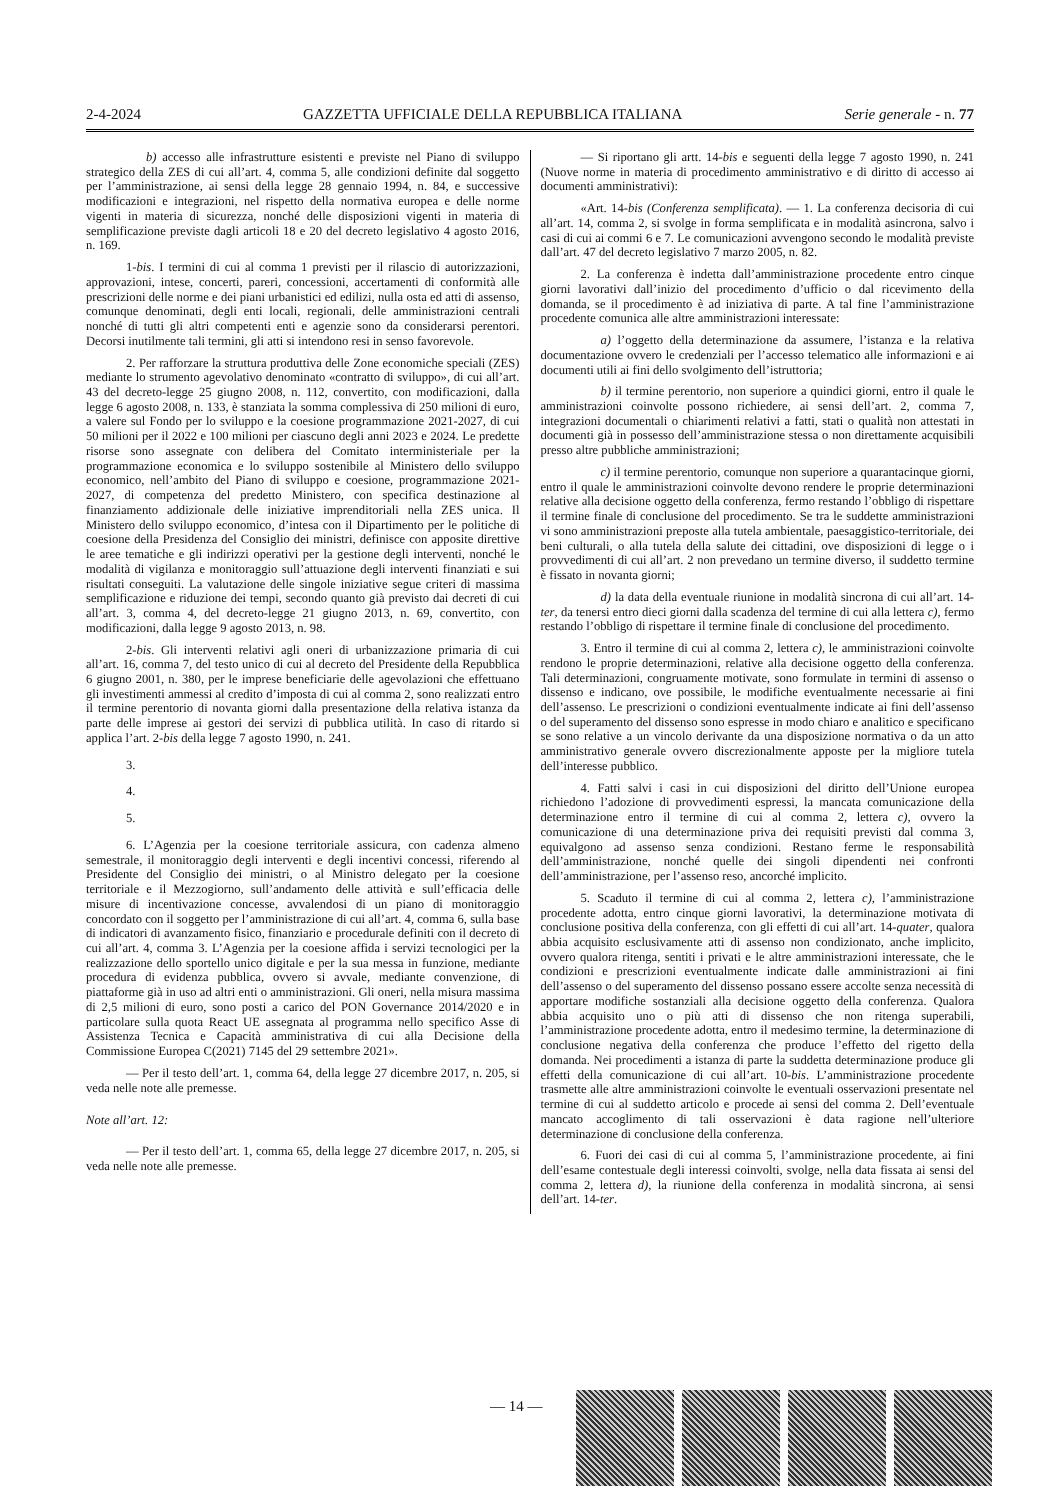2-4-2024 GAZZETTA UFFICIALE DELLA REPUBBLICA ITALIANA Serie generale - n. 77
b) accesso alle infrastrutture esistenti e previste nel Piano di sviluppo strategico della ZES di cui all’art. 4, comma 5, alle condizioni definite dal soggetto per l’amministrazione, ai sensi della legge 28 gennaio 1994, n. 84, e successive modificazioni e integrazioni, nel rispetto della normativa europea e delle norme vigenti in materia di sicurezza, nonché delle disposizioni vigenti in materia di semplificazione previste dagli articoli 18 e 20 del decreto legislativo 4 agosto 2016, n. 169.
1-bis. I termini di cui al comma 1 previsti per il rilascio di autorizzazioni, approvazioni, intese, concerti, pareri, concessioni, accertamenti di conformità alle prescrizioni delle norme e dei piani urbanistici ed edilizi, nulla osta ed atti di assenso, comunque denominati, degli enti locali, regionali, delle amministrazioni centrali nonché di tutti gli altri competenti enti e agenzie sono da considerarsi perentori. Decorsi inutilmente tali termini, gli atti si intendono resi in senso favorevole.
2. Per rafforzare la struttura produttiva delle Zone economiche speciali (ZES) mediante lo strumento agevolativo denominato «contratto di sviluppo», di cui all’art. 43 del decreto-legge 25 giugno 2008, n. 112, convertito, con modificazioni, dalla legge 6 agosto 2008, n. 133, è stanziata la somma complessiva di 250 milioni di euro, a valere sul Fondo per lo sviluppo e la coesione programmazione 2021-2027, di cui 50 milioni per il 2022 e 100 milioni per ciascuno degli anni 2023 e 2024. Le predette risorse sono assegnate con delibera del Comitato interministeriale per la programmazione economica e lo sviluppo sostenibile al Ministero dello sviluppo economico, nell’ambito del Piano di sviluppo e coesione, programmazione 2021-2027, di competenza del predetto Ministero, con specifica destinazione al finanziamento addizionale delle iniziative imprenditoriali nella ZES unica. Il Ministero dello sviluppo economico, d’intesa con il Dipartimento per le politiche di coesione della Presidenza del Consiglio dei ministri, definisce con apposite direttive le aree tematiche e gli indirizzi operativi per la gestione degli interventi, nonché le modalità di vigilanza e monitoraggio sull’attuazione degli interventi finanziati e sui risultati conseguiti. La valutazione delle singole iniziative segue criteri di massima semplificazione e riduzione dei tempi, secondo quanto già previsto dai decreti di cui all’art. 3, comma 4, del decreto-legge 21 giugno 2013, n. 69, convertito, con modificazioni, dalla legge 9 agosto 2013, n. 98.
2-bis. Gli interventi relativi agli oneri di urbanizzazione primaria di cui all’art. 16, comma 7, del testo unico di cui al decreto del Presidente della Repubblica 6 giugno 2001, n. 380, per le imprese beneficiarie delle agevolazioni che effettuano gli investimenti ammessi al credito d’imposta di cui al comma 2, sono realizzati entro il termine perentorio di novanta giorni dalla presentazione della relativa istanza da parte delle imprese ai gestori dei servizi di pubblica utilità. In caso di ritardo si applica l’art. 2-bis della legge 7 agosto 1990, n. 241.
3.
4.
5.
6. L’Agenzia per la coesione territoriale assicura, con cadenza almeno semestrale, il monitoraggio degli interventi e degli incentivi concessi, riferendo al Presidente del Consiglio dei ministri, o al Ministro delegato per la coesione territoriale e il Mezzogiorno, sull’andamento delle attività e sull’efficacia delle misure di incentivazione concesse, avvalendosi di un piano di monitoraggio concordato con il soggetto per l’amministrazione di cui all’art. 4, comma 6, sulla base di indicatori di avanzamento fisico, finanziario e procedurale definiti con il decreto di cui all’art. 4, comma 3. L’Agenzia per la coesione affida i servizi tecnologici per la realizzazione dello sportello unico digitale e per la sua messa in funzione, mediante procedura di evidenza pubblica, ovvero si avvale, mediante convenzione, di piattaforme già in uso ad altri enti o amministrazioni. Gli oneri, nella misura massima di 2,5 milioni di euro, sono posti a carico del PON Governance 2014/2020 e in particolare sulla quota React UE assegnata al programma nello specifico Asse di Assistenza Tecnica e Capacità amministrativa di cui alla Decisione della Commissione Europea C(2021) 7145 del 29 settembre 2021».
— Per il testo dell’art. 1, comma 64, della legge 27 dicembre 2017, n. 205, si veda nelle note alle premesse.
Note all’art. 12:
— Per il testo dell’art. 1, comma 65, della legge 27 dicembre 2017, n. 205, si veda nelle note alle premesse.
— Si riportano gli artt. 14-bis e seguenti della legge 7 agosto 1990, n. 241 (Nuove norme in materia di procedimento amministrativo e di diritto di accesso ai documenti amministrativi):
«Art. 14-bis (Conferenza semplificata). — 1. La conferenza decisoria di cui all’art. 14, comma 2, si svolge in forma semplificata e in modalità asincrona, salvo i casi di cui ai commi 6 e 7. Le comunicazioni avvengono secondo le modalità previste dall’art. 47 del decreto legislativo 7 marzo 2005, n. 82.
2. La conferenza è indetta dall’amministrazione procedente entro cinque giorni lavorativi dall’inizio del procedimento d’ufficio o dal ricevimento della domanda, se il procedimento è ad iniziativa di parte. A tal fine l’amministrazione procedente comunica alle altre amministrazioni interessate:
a) l’oggetto della determinazione da assumere, l’istanza e la relativa documentazione ovvero le credenziali per l’accesso telematico alle informazioni e ai documenti utili ai fini dello svolgimento dell’istruttoria;
b) il termine perentorio, non superiore a quindici giorni, entro il quale le amministrazioni coinvolte possono richiedere, ai sensi dell’art. 2, comma 7, integrazioni documentali o chiarimenti relativi a fatti, stati o qualità non attestati in documenti già in possesso dell’amministrazione stessa o non direttamente acquisibili presso altre pubbliche amministrazioni;
c) il termine perentorio, comunque non superiore a quarantacinque giorni, entro il quale le amministrazioni coinvolte devono rendere le proprie determinazioni relative alla decisione oggetto della conferenza, fermo restando l’obbligo di rispettare il termine finale di conclusione del procedimento. Se tra le suddette amministrazioni vi sono amministrazioni preposte alla tutela ambientale, paesaggistico-territoriale, dei beni culturali, o alla tutela della salute dei cittadini, ove disposizioni di legge o i provvedimenti di cui all’art. 2 non prevedano un termine diverso, il suddetto termine è fissato in novanta giorni;
d) la data della eventuale riunione in modalità sincrona di cui all’art. 14-ter, da tenersi entro dieci giorni dalla scadenza del termine di cui alla lettera c), fermo restando l’obbligo di rispettare il termine finale di conclusione del procedimento.
3. Entro il termine di cui al comma 2, lettera c), le amministrazioni coinvolte rendono le proprie determinazioni, relative alla decisione oggetto della conferenza. Tali determinazioni, congruamente motivate, sono formulate in termini di assenso o dissenso e indicano, ove possibile, le modifiche eventualmente necessarie ai fini dell’assenso. Le prescrizioni o condizioni eventualmente indicate ai fini dell’assenso o del superamento del dissenso sono espresse in modo chiaro e analitico e specificano se sono relative a un vincolo derivante da una disposizione normativa o da un atto amministrativo generale ovvero discrezionalmente apposte per la migliore tutela dell’interesse pubblico.
4. Fatti salvi i casi in cui disposizioni del diritto dell’Unione europea richiedono l’adozione di provvedimenti espressi, la mancata comunicazione della determinazione entro il termine di cui al comma 2, lettera c), ovvero la comunicazione di una determinazione priva dei requisiti previsti dal comma 3, equivalgono ad assenso senza condizioni. Restano ferme le responsabilità dell’amministrazione, nonché quelle dei singoli dipendenti nei confronti dell’amministrazione, per l’assenso reso, ancorché implicito.
5. Scaduto il termine di cui al comma 2, lettera c), l’amministrazione procedente adotta, entro cinque giorni lavorativi, la determinazione motivata di conclusione positiva della conferenza, con gli effetti di cui all’art. 14-quater, qualora abbia acquisito esclusivamente atti di assenso non condizionato, anche implicito, ovvero qualora ritenga, sentiti i privati e le altre amministrazioni interessate, che le condizioni e prescrizioni eventualmente indicate dalle amministrazioni ai fini dell’assenso o del superamento del dissenso possano essere accolte senza necessità di apportare modifiche sostanziali alla decisione oggetto della conferenza. Qualora abbia acquisito uno o più atti di dissenso che non ritenga superabili, l’amministrazione procedente adotta, entro il medesimo termine, la determinazione di conclusione negativa della conferenza che produce l’effetto del rigetto della domanda. Nei procedimenti a istanza di parte la suddetta determinazione produce gli effetti della comunicazione di cui all’art. 10-bis. L’amministrazione procedente trasmette alle altre amministrazioni coinvolte le eventuali osservazioni presentate nel termine di cui al suddetto articolo e procede ai sensi del comma 2. Dell’eventuale mancato accoglimento di tali osservazioni è data ragione nell’ulteriore determinazione di conclusione della conferenza.
6. Fuori dei casi di cui al comma 5, l’amministrazione procedente, ai fini dell’esame contestuale degli interessi coinvolti, svolge, nella data fissata ai sensi del comma 2, lettera d), la riunione della conferenza in modalità sincrona, ai sensi dell’art. 14-ter.
— 14 —